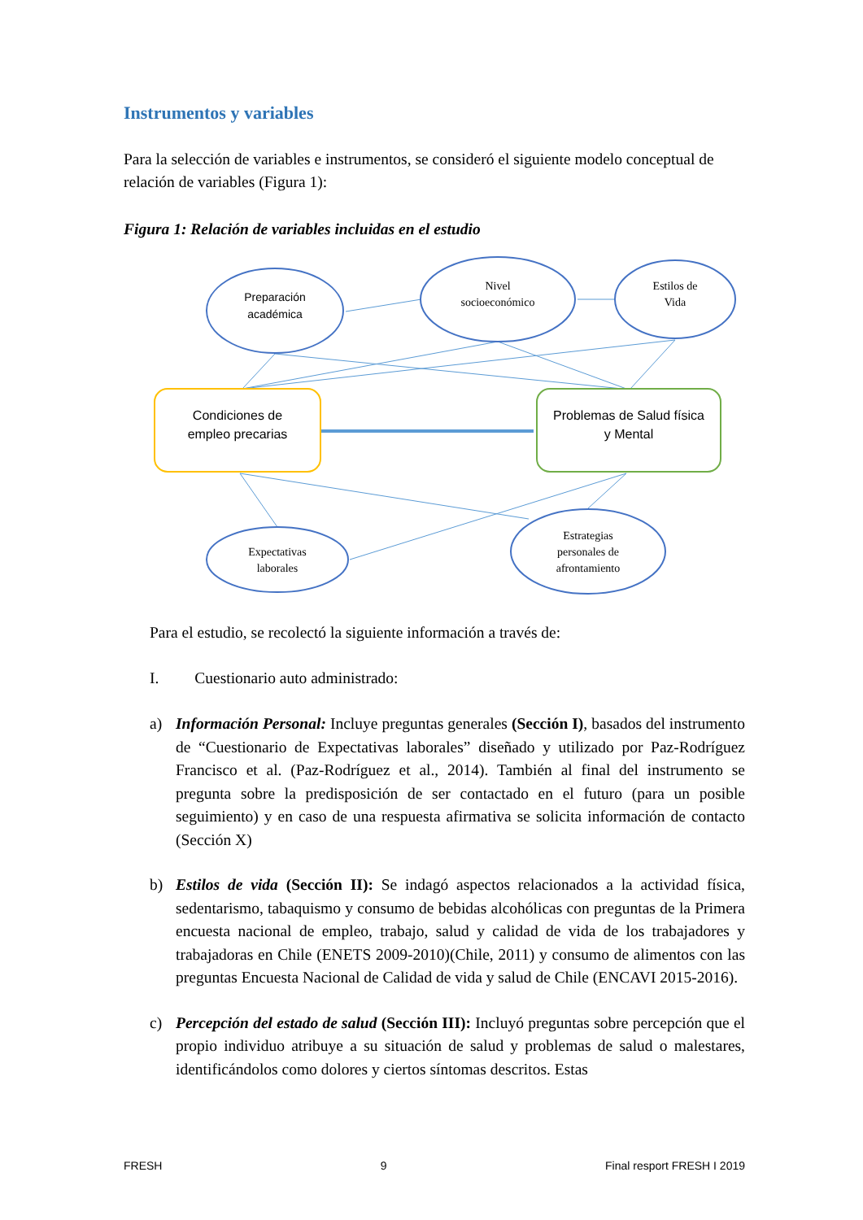Instrumentos y variables
Para la selección de variables e instrumentos, se consideró el siguiente modelo conceptual de relación de variables (Figura 1):
Figura 1: Relación de variables incluidas en el estudio
Preparación
académica
Condiciones de
empleo precarias
Problemas de Salud física
y Mental
Nivel
socioeconómico
Estilos de
Vida
Expectativas
laborales
Estrategias
personales de
afrontamiento
Para el estudio, se recolectó la siguiente información a través de:
I. Cuestionario auto administrado:
a) Información Personal: Incluye preguntas generales (Sección I), basados del instrumento de “Cuestionario de Expectativas laborales” diseñado y utilizado por Paz-Rodríguez Francisco et al. (Paz-Rodríguez et al., 2014). También al final del instrumento se pregunta sobre la predisposición de ser contactado en el futuro (para un posible seguimiento) y en caso de una respuesta afirmativa se solicita información de contacto (Sección X)
b) Estilos de vida (Sección II): Se indagó aspectos relacionados a la actividad física, sedentarismo, tabaquismo y consumo de bebidas alcohólicas con preguntas de la Primera encuesta nacional de empleo, trabajo, salud y calidad de vida de los trabajadores y trabajadoras en Chile (ENETS 2009-2010)(Chile, 2011) y consumo de alimentos con las preguntas Encuesta Nacional de Calidad de vida y salud de Chile (ENCAVI 2015-2016).
c) Percepción del estado de salud (Sección III): Incluyó preguntas sobre percepción que el propio individuo atribuye a su situación de salud y problemas de salud o malestares, identificándolos como dolores y ciertos síntomas descritos. Estas
FRESH 9 Final resport FRESH I 2019